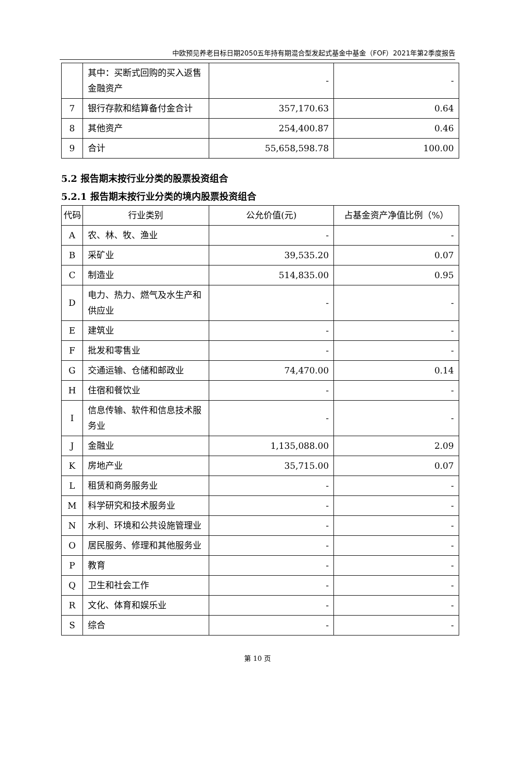中欧预见养老目标日期2050五年持有期混合型发起式基金中基金（FOF）2021年第2季度报告
| | 其中：买断式回购的买入返售金融资产 | - | - |
| 7 | 银行存款和结算备付金合计 | 357,170.63 | 0.64 |
| 8 | 其他资产 | 254,400.87 | 0.46 |
| 9 | 合计 | 55,658,598.78 | 100.00 |
5.2 报告期末按行业分类的股票投资组合
5.2.1 报告期末按行业分类的境内股票投资组合
| 代码 | 行业类别 | 公允价值(元) | 占基金资产净值比例（%） |
| --- | --- | --- | --- |
| A | 农、林、牧、渔业 | - | - |
| B | 采矿业 | 39,535.20 | 0.07 |
| C | 制造业 | 514,835.00 | 0.95 |
| D | 电力、热力、燃气及水生产和供应业 | - | - |
| E | 建筑业 | - | - |
| F | 批发和零售业 | - | - |
| G | 交通运输、仓储和邮政业 | 74,470.00 | 0.14 |
| H | 住宿和餐饮业 | - | - |
| I | 信息传输、软件和信息技术服务业 | - | - |
| J | 金融业 | 1,135,088.00 | 2.09 |
| K | 房地产业 | 35,715.00 | 0.07 |
| L | 租赁和商务服务业 | - | - |
| M | 科学研究和技术服务业 | - | - |
| N | 水利、环境和公共设施管理业 | - | - |
| O | 居民服务、修理和其他服务业 | - | - |
| P | 教育 | - | - |
| Q | 卫生和社会工作 | - | - |
| R | 文化、体育和娱乐业 | - | - |
| S | 综合 | - | - |
第 10 页